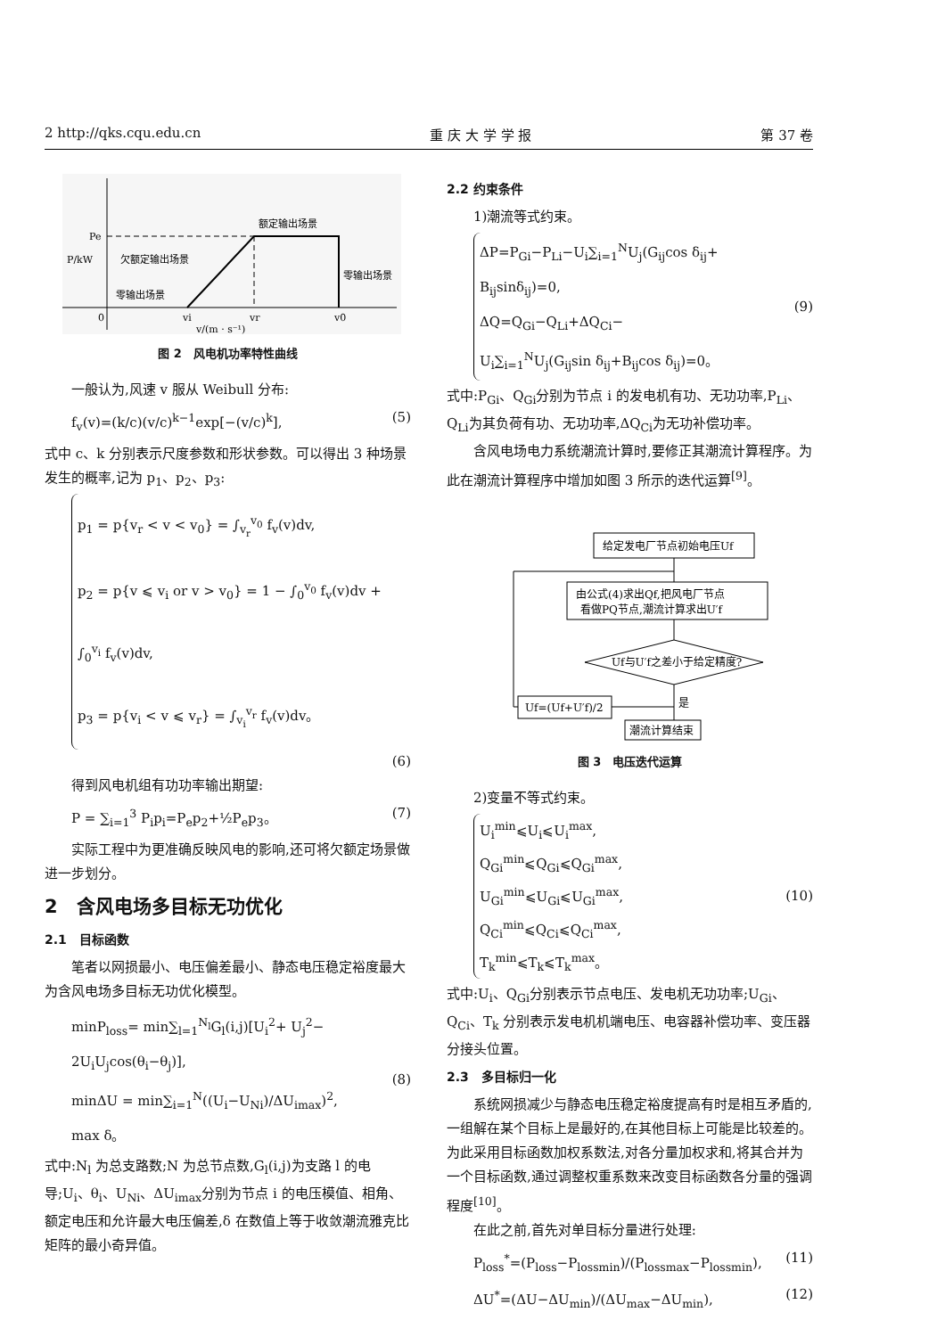2 http://qks.cqu.edu.cn 重 庆 大 学 学 报 第 37 卷
Pe
P/kW
额定输出场景
欠额定输出场景
零输出场景
零输出场景
0
vi
vr
v0
v/(m · s⁻¹)
图 2　风电机功率特性曲线
一般认为,风速 v 服从 Weibull 分布:
f<sub>v</sub>(v)=(k/c)(v/c)<sup>k−1</sup>exp[−(v/c)<sup>k</sup>], (5)
式中 c、k 分别表示尺度参数和形状参数。可以得出 3 种场景发生的概率,记为 p<sub>1</sub>、p<sub>2</sub>、p<sub>3</sub>:
p<sub>1</sub> = p{v<sub>r</sub> < v < v<sub>0</sub>} = ∫<sub>v<sub>r</sub></sub><sup>v<sub>0</sub></sup> f<sub>v</sub>(v)dv,
p<sub>2</sub> = p{v ⩽ v<sub>i</sub> or v > v<sub>0</sub>} = 1 − ∫<sub>0</sub><sup>v<sub>0</sub></sup> f<sub>v</sub>(v)dv +
∫<sub>0</sub><sup>v<sub>i</sub></sup> f<sub>v</sub>(v)dv,
p<sub>3</sub> = p{v<sub>i</sub> < v ⩽ v<sub>r</sub>} = ∫<sub>v<sub>i</sub></sub><sup>v<sub>r</sub></sup> f<sub>v</sub>(v)dv。
(6)
得到风电机组有功功率输出期望:
P = ∑<sub>i=1</sub><sup>3</sup> P<sub>i</sub>p<sub>i</sub>=P<sub>e</sub>p<sub>2</sub>+½P<sub>e</sub>p<sub>3</sub>。 (7)
实际工程中为更准确反映风电的影响,还可将欠额定场景做进一步划分。
2　含风电场多目标无功优化
2.1　目标函数
笔者以网损最小、电压偏差最小、静态电压稳定裕度最大为含风电场多目标无功优化模型。
minP<sub>loss</sub>= min∑<sub>l=1</sub><sup>N<sub>l</sub></sup>G<sub>l</sub>(i,j)[U<sub>i</sub><sup>2</sup>+ U<sub>j</sub><sup>2</sup>−
2U<sub>i</sub>U<sub>j</sub>cos(θ<sub>i</sub>−θ<sub>j</sub>)],
minΔU = min∑<sub>i=1</sub><sup>N</sup>((U<sub>i</sub>−U<sub>Ni</sub>)/ΔU<sub>imax</sub>)<sup>2</sup>,
max δ。
(8)
式中:N<sub>l</sub> 为总支路数;N 为总节点数,G<sub>l</sub>(i,j)为支路 l 的电导;U<sub>i</sub>、θ<sub>i</sub>、U<sub>Ni</sub>、ΔU<sub>imax</sub>分别为节点 i 的电压模值、相角、额定电压和允许最大电压偏差,δ 在数值上等于收敛潮流雅克比矩阵的最小奇异值。
2.2 约束条件
1)潮流等式约束。
ΔP=P<sub>Gi</sub>−P<sub>Li</sub>−U<sub>i</sub>∑<sub>i=1</sub><sup>N</sup>U<sub>j</sub>(G<sub>ij</sub>cos δ<sub>ij</sub>+
B<sub>ij</sub>sinδ<sub>ij</sub>)=0,
ΔQ=Q<sub>Gi</sub>−Q<sub>Li</sub>+ΔQ<sub>Ci</sub>−
U<sub>i</sub>∑<sub>i=1</sub><sup>N</sup>U<sub>j</sub>(G<sub>ij</sub>sin δ<sub>ij</sub>+B<sub>ij</sub>cos δ<sub>ij</sub>)=0。
(9)
式中:P<sub>Gi</sub>、Q<sub>Gi</sub>分别为节点 i 的发电机有功、无功功率,P<sub>Li</sub>、Q<sub>Li</sub>为其负荷有功、无功功率,ΔQ<sub>Ci</sub>为无功补偿功率。
含风电场电力系统潮流计算时,要修正其潮流计算程序。为此在潮流计算程序中增加如图 3 所示的迭代运算<sup>[9]</sup>。
给定发电厂节点初始电压Uf
由公式(4)求出Qf,把风电厂节点
看做PQ节点,潮流计算求出U′f
Uf与U′f之差小于给定精度?
Uf=(Uf+U′f)/2
潮流计算结束
是
图 3　电压迭代运算
2)变量不等式约束。
U<sub>i</sub><sup>min</sup>⩽U<sub>i</sub>⩽U<sub>i</sub><sup>max</sup>,
Q<sub>Gi</sub><sup>min</sup>⩽Q<sub>Gi</sub>⩽Q<sub>Gi</sub><sup>max</sup>,
U<sub>Gi</sub><sup>min</sup>⩽U<sub>Gi</sub>⩽U<sub>Gi</sub><sup>max</sup>,
Q<sub>Ci</sub><sup>min</sup>⩽Q<sub>Ci</sub>⩽Q<sub>Ci</sub><sup>max</sup>,
T<sub>k</sub><sup>min</sup>⩽T<sub>k</sub>⩽T<sub>k</sub><sup>max</sup>。
(10)
式中:U<sub>i</sub>、Q<sub>Gi</sub>分别表示节点电压、发电机无功功率;U<sub>Gi</sub>、Q<sub>Ci</sub>、T<sub>k</sub> 分别表示发电机机端电压、电容器补偿功率、变压器分接头位置。
2.3　多目标归一化
系统网损减少与静态电压稳定裕度提高有时是相互矛盾的,一组解在某个目标上是最好的,在其他目标上可能是比较差的。为此采用目标函数加权系数法,对各分量加权求和,将其合并为一个目标函数,通过调整权重系数来改变目标函数各分量的强调程度<sup>[10]</sup>。
在此之前,首先对单目标分量进行处理:
P<sub>loss</sub><sup>*</sup>=(P<sub>loss</sub>−P<sub>lossmin</sub>)/(P<sub>lossmax</sub>−P<sub>lossmin</sub>), (11)
ΔU<sup>*</sup>=(ΔU−ΔU<sub>min</sub>)/(ΔU<sub>max</sub>−ΔU<sub>min</sub>), (12)